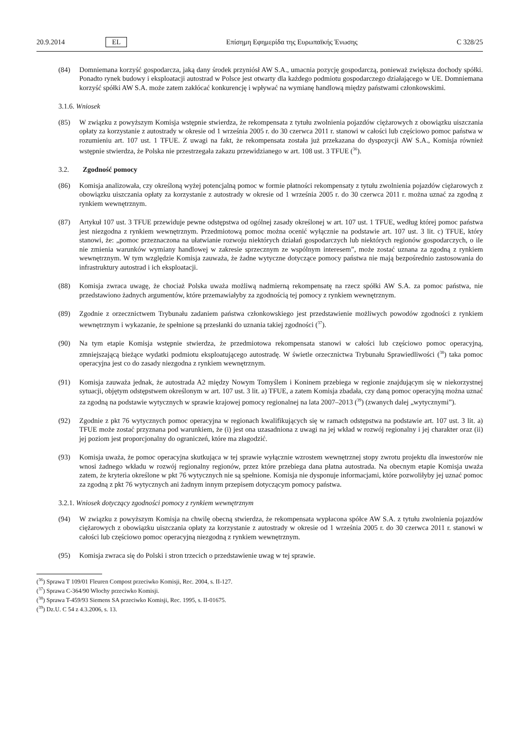20.9.2014 EL Επίσημη Εφημερίδα της Ευρωπαϊκής Ένωσης C 328/25
(84) Domniemana korzyść gospodarcza, jaką dany środek przyniósł AW S.A., umacnia pozycję gospodarczą, ponieważ zwiększa dochody spółki. Ponadto rynek budowy i eksploatacji autostrad w Polsce jest otwarty dla każdego podmiotu gospodarczego działającego w UE. Domniemana korzyść spółki AW S.A. może zatem zakłócać konkurencję i wpływać na wymianę handlową między państwami członkowskimi.
3.1.6. Wniosek
(85) W związku z powyższym Komisja wstępnie stwierdza, że rekompensata z tytułu zwolnienia pojazdów ciężaro­wych z obowiązku uiszczania opłaty za korzystanie z autostrady w okresie od 1 września 2005 r. do 30 czerwca 2011 r. stanowi w całości lub częściowo pomoc państwa w rozumieniu art. 107 ust. 1 TFUE. Z uwagi na fakt, że rekompensata została już przekazana do dyspozycji AW S.A., Komisja również wstępnie stwierdza, że Polska nie przestrzegała zakazu przewidzianego w art. 108 ust. 3 TFUE (<sup>36</sup>).
3.2. Zgodność pomocy
(86) Komisja analizowała, czy określoną wyżej potencjalną pomoc w formie płatności rekompensaty z tytułu zwolnie­nia pojazdów ciężarowych z obowiązku uiszczania opłaty za korzystanie z autostrady w okresie od 1 września 2005 r. do 30 czerwca 2011 r. można uznać za zgodną z rynkiem wewnętrznym.
(87) Artykuł 107 ust. 3 TFUE przewiduje pewne odstępstwa od ogólnej zasady określonej w art. 107 ust. 1 TFUE, według której pomoc państwa jest niezgodna z rynkiem wewnętrznym. Przedmiotową pomoc można ocenić wyłącznie na podstawie art. 107 ust. 3 lit. c) TFUE, który stanowi, że: „pomoc przeznaczona na ułatwianie rozwoju niektórych działań gospodarczych lub niektórych regionów gospodarczych, o ile nie zmienia warunków wymiany handlowej w zakresie sprzecznym ze wspólnym interesem”, może zostać uznana za zgodną z rynkiem wewnętrznym. W tym względzie Komisja zauważa, że żadne wytyczne dotyczące pomocy państwa nie mają bezpośrednio zastosowania do infrastruktury autostrad i ich eksploatacji.
(88) Komisja zwraca uwagę, że chociaż Polska uważa możliwą nadmierną rekompensatę na rzecz spółki AW S.A. za pomoc państwa, nie przedstawiono żadnych argumentów, które przemawiałyby za zgodnością tej pomocy z rynkiem wewnętrznym.
(89) Zgodnie z orzecznictwem Trybunału zadaniem państwa członkowskiego jest przedstawienie możliwych powodów zgodności z rynkiem wewnętrznym i wykazanie, że spełnione są przesłanki do uznania takiej zgodności (<sup>37</sup>).
(90) Na tym etapie Komisja wstępnie stwierdza, że przedmiotowa rekompensata stanowi w całości lub częściowo pomoc operacyjną, zmniejszającą bieżące wydatki podmiotu eksploatującego autostradę. W świetle orzecznictwa Trybunału Sprawiedliwości (<sup>38</sup>) taka pomoc operacyjna jest co do zasady niezgodna z rynkiem wewnętrznym.
(91) Komisja zauważa jednak, że autostrada A2 między Nowym Tomyślem i Koninem przebiega w regionie znajdują­cym się w niekorzystnej sytuacji, objętym odstępstwem określonym w art. 107 ust. 3 lit. a) TFUE, a zatem Komisja zbadała, czy daną pomoc operacyjną można uznać za zgodną na podstawie wytycznych w sprawie krajo­wej pomocy regionalnej na lata 2007–2013 (<sup>39</sup>) (zwanych dalej „wytycznymi”).
(92) Zgodnie z pkt 76 wytycznych pomoc operacyjna w regionach kwalifikujących się w ramach odstępstwa na podstawie art. 107 ust. 3 lit. a) TFUE może zostać przyznana pod warunkiem, że (i) jest ona uzasadniona z uwagi na jej wkład w rozwój regionalny i jej charakter oraz (ii) jej poziom jest proporcjonalny do ograniczeń, które ma złagodzić.
(93) Komisja uważa, że pomoc operacyjna skutkująca w tej sprawie wyłącznie wzrostem wewnętrznej stopy zwrotu projektu dla inwestorów nie wnosi żadnego wkładu w rozwój regionalny regionów, przez które przebiega dana płatna autostrada. Na obecnym etapie Komisja uważa zatem, że kryteria określone w pkt 76 wytycznych nie są spełnione. Komisja nie dysponuje informacjami, które pozwoliłyby jej uznać pomoc za zgodną z pkt 76 wytycz­nych ani żadnym innym przepisem dotyczącym pomocy państwa.
3.2.1. Wniosek dotyczący zgodności pomocy z rynkiem wewnętrznym
(94) W związku z powyższym Komisja na chwilę obecną stwierdza, że rekompensata wypłacona spółce AW S.A. z tytułu zwolnienia pojazdów ciężarowych z obowiązku uiszczania opłaty za korzystanie z autostrady w okresie od 1 września 2005 r. do 30 czerwca 2011 r. stanowi w całości lub częściowo pomoc operacyjną niezgodną z rynkiem wewnętrznym.
(95) Komisja zwraca się do Polski i stron trzecich o przedstawienie uwag w tej sprawie.
(<sup>36</sup>) Sprawa T 109/01 Fleuren Compost przeciwko Komisji, Rec. 2004, s. II-127.
(<sup>37</sup>) Sprawa C-364/90 Włochy przeciwko Komisji.
(<sup>38</sup>) Sprawa T-459/93 Siemens SA przeciwko Komisji, Rec. 1995, s. II-01675.
(<sup>39</sup>) Dz.U. C 54 z 4.3.2006, s. 13.